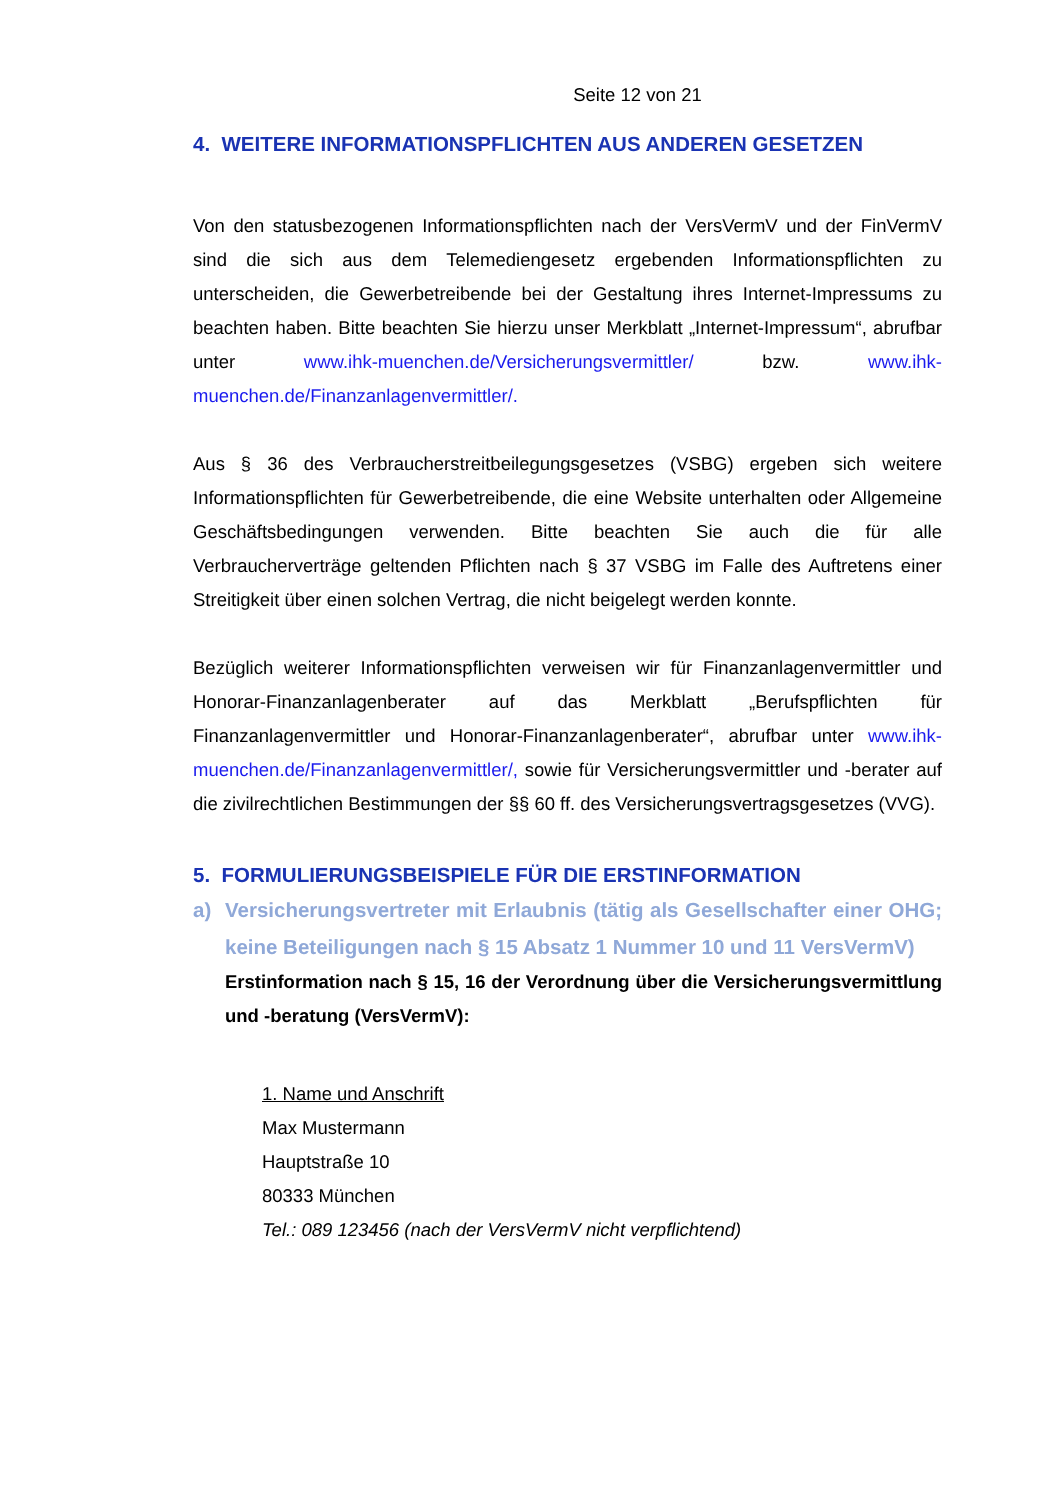Seite 12 von 21
4. WEITERE INFORMATIONSPFLICHTEN AUS ANDEREN GESETZEN
Von den statusbezogenen Informationspflichten nach der VersVermV und der FinVermV sind die sich aus dem Telemediengesetz ergebenden Informationspflichten zu unterscheiden, die Gewerbetreibende bei der Gestaltung ihres Internet-Impressums zu beachten haben. Bitte beachten Sie hierzu unser Merkblatt „Internet-Impressum“, abrufbar unter www.ihk-muenchen.de/Versicherungsvermittler/ bzw. www.ihk-muenchen.de/Finanzanlagenvermittler/.
Aus § 36 des Verbraucherstreitbeilegungsgesetzes (VSBG) ergeben sich weitere Informationspflichten für Gewerbetreibende, die eine Website unterhalten oder Allgemeine Geschäftsbedingungen verwenden. Bitte beachten Sie auch die für alle Verbraucherverträge geltenden Pflichten nach § 37 VSBG im Falle des Auftretens einer Streitigkeit über einen solchen Vertrag, die nicht beigelegt werden konnte.
Bezüglich weiterer Informationspflichten verweisen wir für Finanzanlagenvermittler und Honorar-Finanzanlagenberater auf das Merkblatt „Berufspflichten für Finanzanlagenvermittler und Honorar-Finanzanlagenberater“, abrufbar unter www.ihk-muenchen.de/Finanzanlagenvermittler/, sowie für Versicherungsvermittler und -berater auf die zivilrechtlichen Bestimmungen der §§ 60 ff. des Versicherungsvertragsgesetzes (VVG).
5. FORMULIERUNGSBEISPIELE FÜR DIE ERSTINFORMATION
a) Versicherungsvertreter mit Erlaubnis (tätig als Gesellschafter einer OHG; keine Beteiligungen nach § 15 Absatz 1 Nummer 10 und 11 VersVermV)
Erstinformation nach § 15, 16 der Verordnung über die Versicherungsvermittlung und -beratung (VersVermV):
1. Name und Anschrift
Max Mustermann
Hauptstraße 10
80333 München
Tel.: 089 123456 (nach der VersVermV nicht verpflichtend)